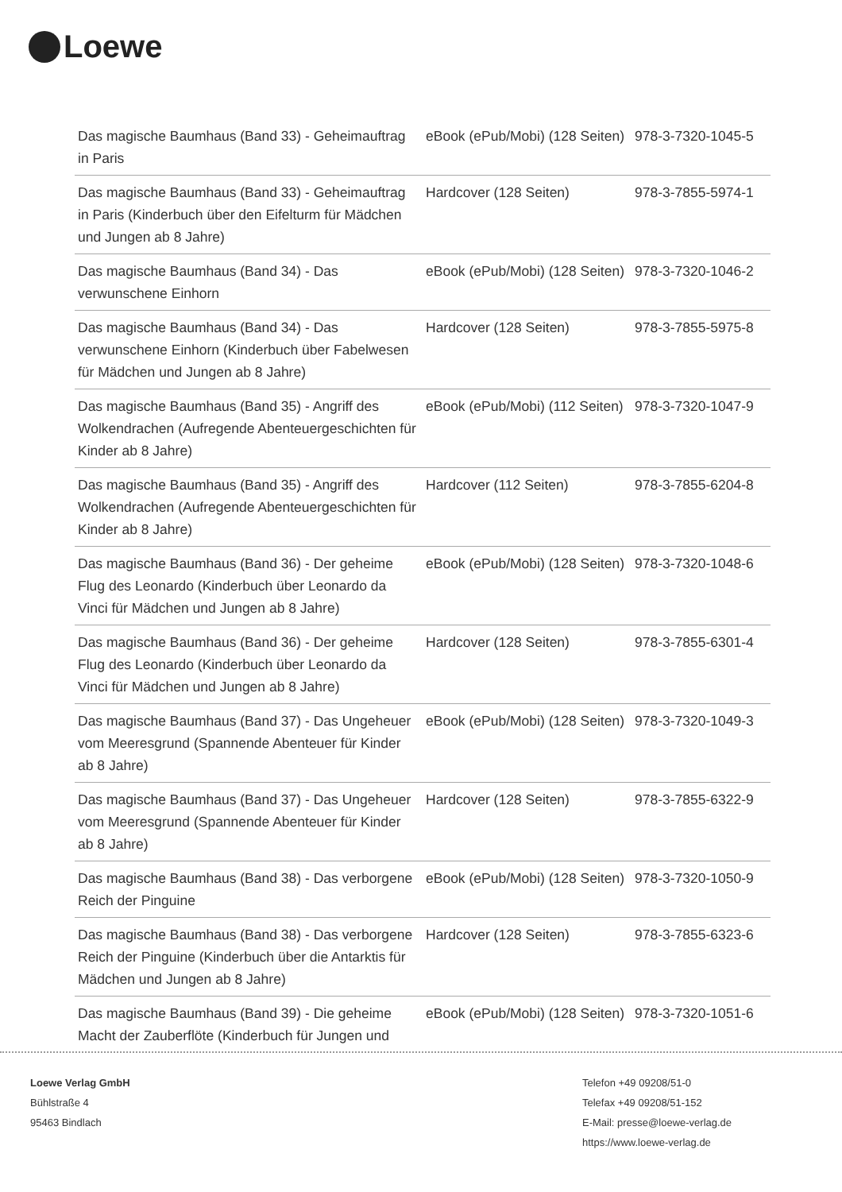Loewe
| Das magische Baumhaus (Band 33) - Geheimauftrag in Paris | eBook (ePub/Mobi) (128 Seiten) | 978-3-7320-1045-5 |
| Das magische Baumhaus (Band 33) - Geheimauftrag in Paris (Kinderbuch über den Eifelturm für Mädchen und Jungen ab 8 Jahre) | Hardcover (128 Seiten) | 978-3-7855-5974-1 |
| Das magische Baumhaus (Band 34) - Das verwunschene Einhorn | eBook (ePub/Mobi) (128 Seiten) | 978-3-7320-1046-2 |
| Das magische Baumhaus (Band 34) - Das verwunschene Einhorn (Kinderbuch über Fabelwesen für Mädchen und Jungen ab 8 Jahre) | Hardcover (128 Seiten) | 978-3-7855-5975-8 |
| Das magische Baumhaus (Band 35) - Angriff des Wolkendrachen (Aufregende Abenteuergeschichten für Kinder ab 8 Jahre) | eBook (ePub/Mobi) (112 Seiten) | 978-3-7320-1047-9 |
| Das magische Baumhaus (Band 35) - Angriff des Wolkendrachen (Aufregende Abenteuergeschichten für Kinder ab 8 Jahre) | Hardcover (112 Seiten) | 978-3-7855-6204-8 |
| Das magische Baumhaus (Band 36) - Der geheime Flug des Leonardo (Kinderbuch über Leonardo da Vinci für Mädchen und Jungen ab 8 Jahre) | eBook (ePub/Mobi) (128 Seiten) | 978-3-7320-1048-6 |
| Das magische Baumhaus (Band 36) - Der geheime Flug des Leonardo (Kinderbuch über Leonardo da Vinci für Mädchen und Jungen ab 8 Jahre) | Hardcover (128 Seiten) | 978-3-7855-6301-4 |
| Das magische Baumhaus (Band 37) - Das Ungeheuer vom Meeresgrund (Spannende Abenteuer für Kinder ab 8 Jahre) | eBook (ePub/Mobi) (128 Seiten) | 978-3-7320-1049-3 |
| Das magische Baumhaus (Band 37) - Das Ungeheuer vom Meeresgrund (Spannende Abenteuer für Kinder ab 8 Jahre) | Hardcover (128 Seiten) | 978-3-7855-6322-9 |
| Das magische Baumhaus (Band 38) - Das verborgene Reich der Pinguine | eBook (ePub/Mobi) (128 Seiten) | 978-3-7320-1050-9 |
| Das magische Baumhaus (Band 38) - Das verborgene Reich der Pinguine (Kinderbuch über die Antarktis für Mädchen und Jungen ab 8 Jahre) | Hardcover (128 Seiten) | 978-3-7855-6323-6 |
| Das magische Baumhaus (Band 39) - Die geheime Macht der Zauberflöte (Kinderbuch für Jungen und | eBook (ePub/Mobi) (128 Seiten) | 978-3-7320-1051-6 |
Loewe Verlag GmbH
Bühlstraße 4
95463 Bindlach
Telefon +49 09208/51-0
Telefax +49 09208/51-152
E-Mail: presse@loewe-verlag.de
https://www.loewe-verlag.de